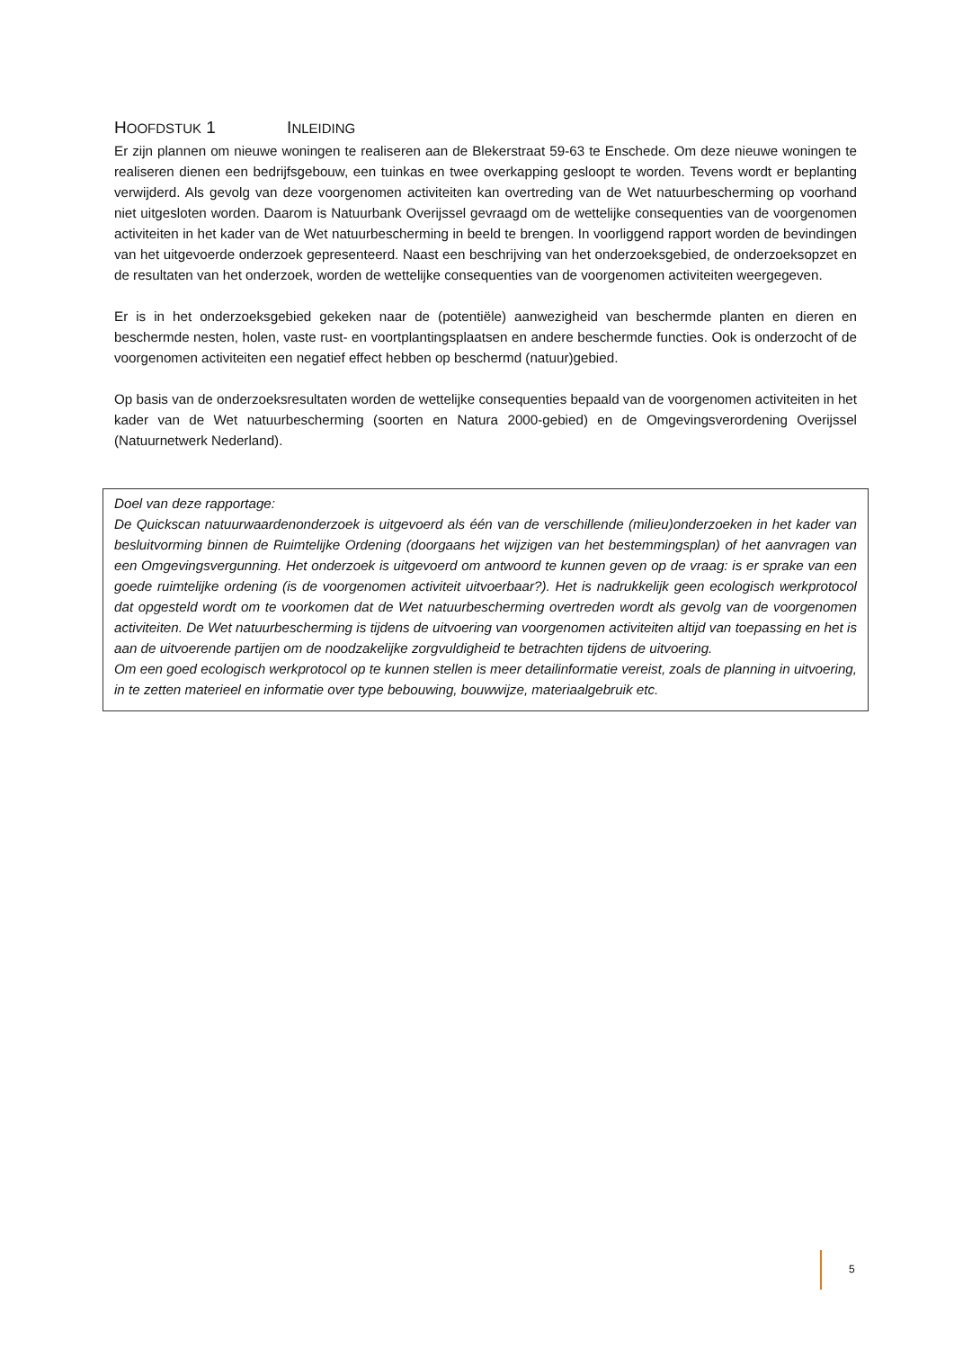HOOFDSTUK 1 INLEIDING
Er zijn plannen om nieuwe woningen te realiseren aan de Blekerstraat 59-63 te Enschede. Om deze nieuwe woningen te realiseren dienen een bedrijfsgebouw, een tuinkas en twee overkapping gesloopt te worden. Tevens wordt er beplanting verwijderd. Als gevolg van deze voorgenomen activiteiten kan overtreding van de Wet natuurbescherming op voorhand niet uitgesloten worden. Daarom is Natuurbank Overijssel gevraagd om de wettelijke consequenties van de voorgenomen activiteiten in het kader van de Wet natuurbescherming in beeld te brengen. In voorliggend rapport worden de bevindingen van het uitgevoerde onderzoek gepresenteerd. Naast een beschrijving van het onderzoeksgebied, de onderzoeksopzet en de resultaten van het onderzoek, worden de wettelijke consequenties van de voorgenomen activiteiten weergegeven.
Er is in het onderzoeksgebied gekeken naar de (potentiële) aanwezigheid van beschermde planten en dieren en beschermde nesten, holen, vaste rust- en voortplantingsplaatsen en andere beschermde functies. Ook is onderzocht of de voorgenomen activiteiten een negatief effect hebben op beschermd (natuur)gebied.
Op basis van de onderzoeksresultaten worden de wettelijke consequenties bepaald van de voorgenomen activiteiten in het kader van de Wet natuurbescherming (soorten en Natura 2000-gebied) en de Omgevingsverordening Overijssel (Natuurnetwerk Nederland).
Doel van deze rapportage:
De Quickscan natuurwaardenonderzoek is uitgevoerd als één van de verschillende (milieu)onderzoeken in het kader van besluitvorming binnen de Ruimtelijke Ordening (doorgaans het wijzigen van het bestemmingsplan) of het aanvragen van een Omgevingsvergunning. Het onderzoek is uitgevoerd om antwoord te kunnen geven op de vraag: is er sprake van een goede ruimtelijke ordening (is de voorgenomen activiteit uitvoerbaar?). Het is nadrukkelijk geen ecologisch werkprotocol dat opgesteld wordt om te voorkomen dat de Wet natuurbescherming overtreden wordt als gevolg van de voorgenomen activiteiten. De Wet natuurbescherming is tijdens de uitvoering van voorgenomen activiteiten altijd van toepassing en het is aan de uitvoerende partijen om de noodzakelijke zorgvuldigheid te betrachten tijdens de uitvoering.
Om een goed ecologisch werkprotocol op te kunnen stellen is meer detailinformatie vereist, zoals de planning in uitvoering, in te zetten materieel en informatie over type bebouwing, bouwwijze, materiaalgebruik etc.
5